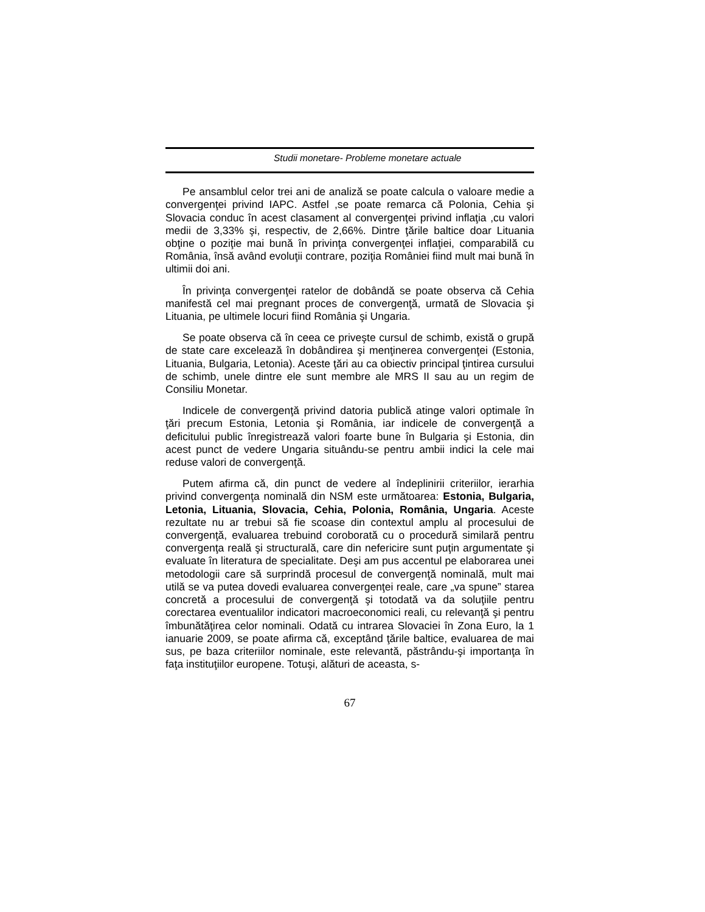Studii monetare- Probleme monetare actuale
Pe ansamblul celor trei ani de analiză se poate calcula o valoare medie a convergenţei privind IAPC. Astfel ,se poate remarca că Polonia, Cehia şi Slovacia conduc în acest clasament al convergenţei privind inflaţia ,cu valori medii de 3,33% şi, respectiv, de 2,66%. Dintre ţările baltice doar Lituania obţine o poziţie mai bună în privinţa convergenţei inflaţiei, comparabilă cu România, însă având evoluţii contrare, poziţia României fiind mult mai bună în ultimii doi ani.
În privinţa convergenţei ratelor de dobândă se poate observa că Cehia manifestă cel mai pregnant proces de convergenţă, urmată de Slovacia şi Lituania, pe ultimele locuri fiind România şi Ungaria.
Se poate observa că în ceea ce priveşte cursul de schimb, există o grupă de state care excelează în dobândirea şi menţinerea convergenţei (Estonia, Lituania, Bulgaria, Letonia). Aceste ţări au ca obiectiv principal ţintirea cursului de schimb, unele dintre ele sunt membre ale MRS II sau au un regim de Consiliu Monetar.
Indicele de convergenţă privind datoria publică atinge valori optimale în ţări precum Estonia, Letonia şi România, iar indicele de convergenţă a deficitului public înregistrează valori foarte bune în Bulgaria şi Estonia, din acest punct de vedere Ungaria situându-se pentru ambii indici la cele mai reduse valori de convergenţă.
Putem afirma că, din punct de vedere al îndeplinirii criteriilor, ierarhia privind convergenţa nominală din NSM este următoarea: Estonia, Bulgaria, Letonia, Lituania, Slovacia, Cehia, Polonia, România, Ungaria. Aceste rezultate nu ar trebui să fie scoase din contextul amplu al procesului de convergenţă, evaluarea trebuind coroborată cu o procedură similară pentru convergenţa reală şi structurală, care din nefericire sunt puţin argumentate şi evaluate în literatura de specialitate. Deşi am pus accentul pe elaborarea unei metodologii care să surprindă procesul de convergenţă nominală, mult mai utilă se va putea dovedi evaluarea convergenţei reale, care „va spune” starea concretă a procesului de convergenţă şi totodată va da soluţiile pentru corectarea eventualilor indicatori macroeconomici reali, cu relevanţă şi pentru îmbunătăţirea celor nominali. Odată cu intrarea Slovaciei în Zona Euro, la 1 ianuarie 2009, se poate afirma că, exceptând ţările baltice, evaluarea de mai sus, pe baza criteriilor nominale, este relevantă, păstrându-şi importanţa în faţa instituţiilor europene. Totuşi, alături de aceasta, s-
67